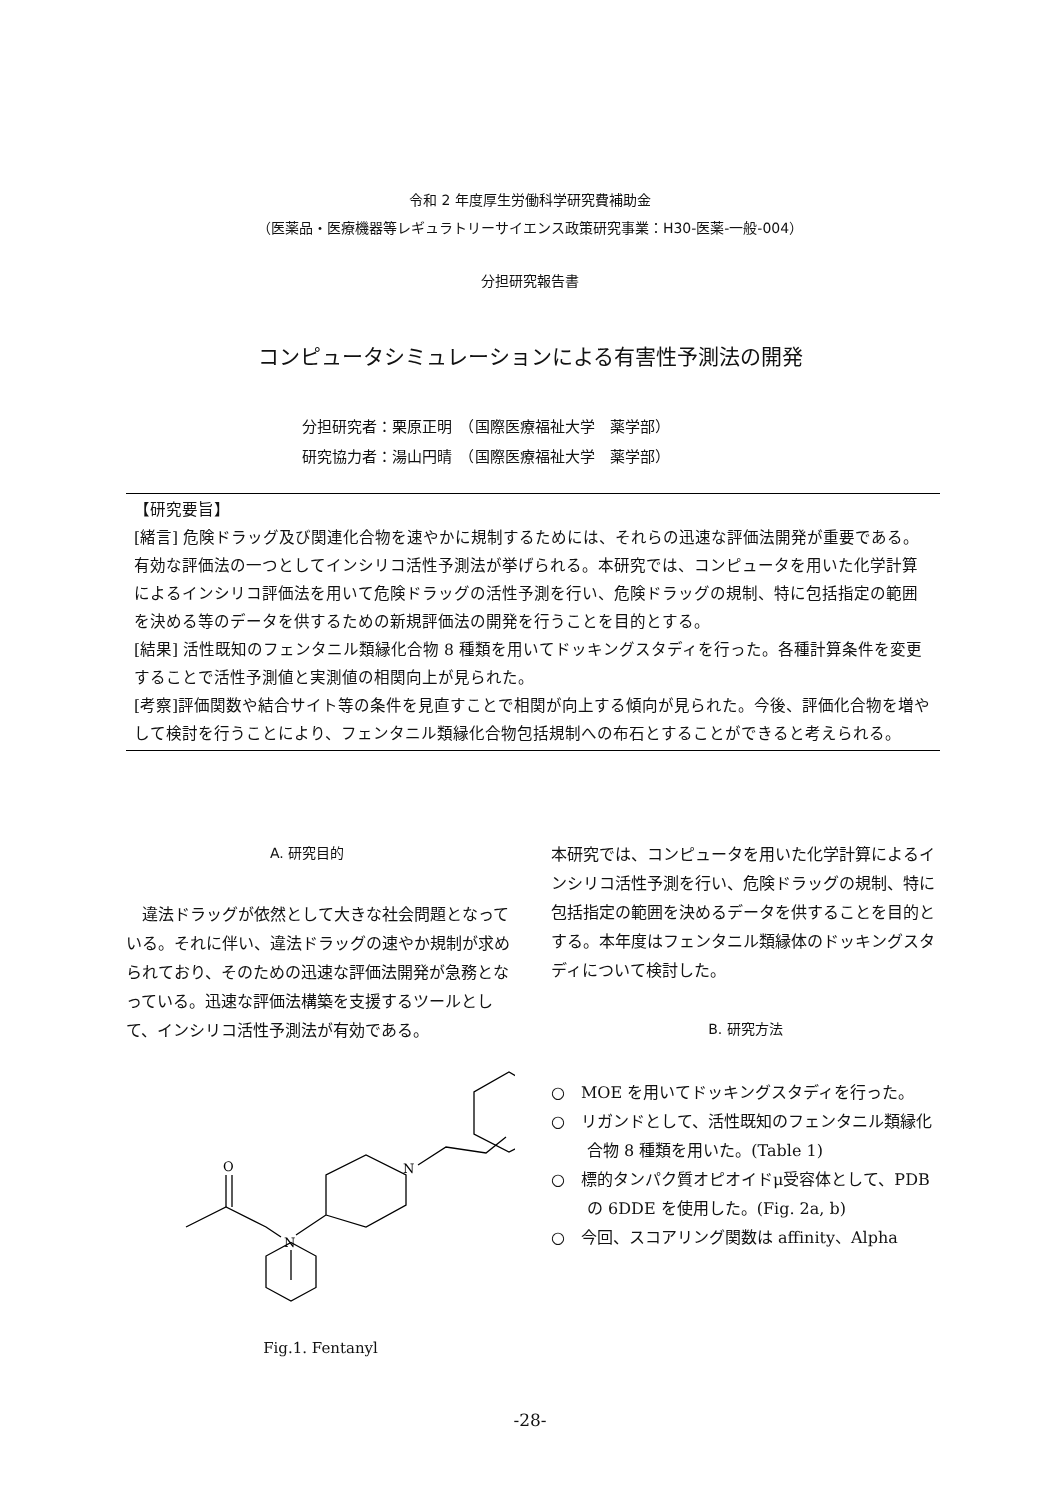令和 2 年度厚生労働科学研究費補助金
（医薬品・医療機器等レギュラトリーサイエンス政策研究事業：H30-医薬-一般-004）
分担研究報告書
コンピュータシミュレーションによる有害性予測法の開発
分担研究者：栗原正明　（国際医療福祉大学　薬学部）
研究協力者：湯山円晴　（国際医療福祉大学　薬学部）
【研究要旨】
[緒言] 危険ドラッグ及び関連化合物を速やかに規制するためには、それらの迅速な評価法開発が重要である。有効な評価法の一つとしてインシリコ活性予測法が挙げられる。本研究では、コンピュータを用いた化学計算によるインシリコ評価法を用いて危険ドラッグの活性予測を行い、危険ドラッグの規制、特に包括指定の範囲を決める等のデータを供するための新規評価法の開発を行うことを目的とする。
[結果] 活性既知のフェンタニル類縁化合物 8 種類を用いてドッキングスタディを行った。各種計算条件を変更することで活性予測値と実測値の相関向上が見られた。
[考察]評価関数や結合サイト等の条件を見直すことで相関が向上する傾向が見られた。今後、評価化合物を増やして検討を行うことにより、フェンタニル類縁化合物包括規制への布石とすることができると考えられる。
A. 研究目的
　違法ドラッグが依然として大きな社会問題となっている。それに伴い、違法ドラッグの速やか規制が求められており、そのための迅速な評価法開発が急務となっている。迅速な評価法構築を支援するツールとして、インシリコ活性予測法が有効である。
O
N
N
Fig.1. Fentanyl
本研究では、コンピュータを用いた化学計算によるインシリコ活性予測を行い、危険ドラッグの規制、特に包括指定の範囲を決めるデータを供することを目的とする。本年度はフェンタニル類縁体のドッキングスタディについて検討した。
B. 研究方法
○　MOE を用いてドッキングスタディを行った。
○　リガンドとして、活性既知のフェンタニル類縁化合物 8 種類を用いた。(Table 1)
○　標的タンパク質オピオイドμ受容体として、PDB の 6DDE を使用した。(Fig. 2a, b)
○　今回、スコアリング関数は affinity、Alpha
-28-